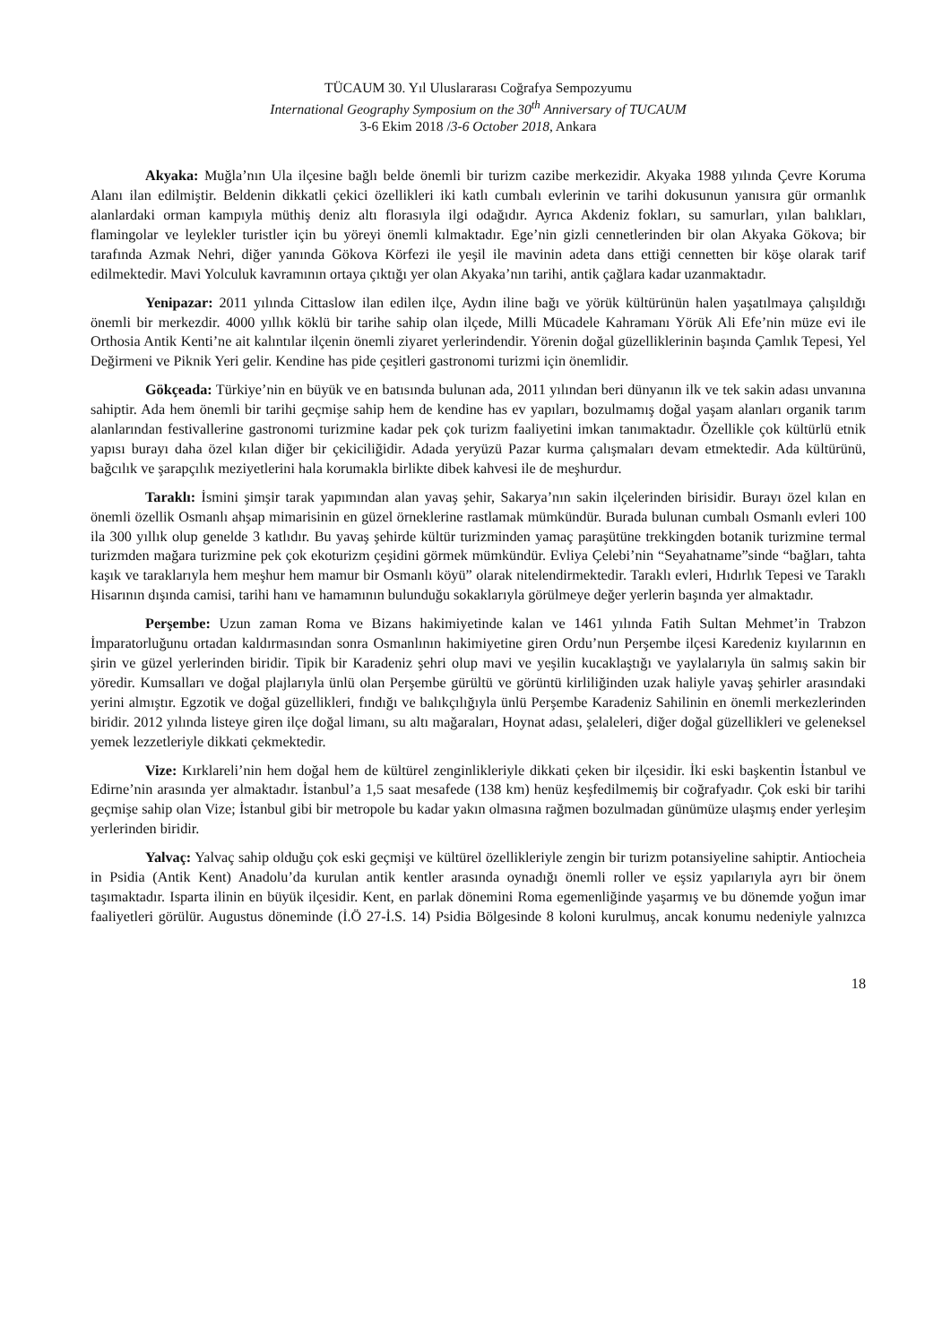TÜCAUM 30. Yıl Uluslararası Coğrafya Sempozyumu
International Geography Symposium on the 30<sup>th</sup> Anniversary of TUCAUM
3-6 Ekim 2018 /3-6 October 2018, Ankara
Akyaka: Muğla’nın Ula ilçesine bağlı belde önemli bir turizm cazibe merkezidir. Akyaka 1988 yılında Çevre Koruma Alanı ilan edilmiştir. Beldenin dikkatli çekici özellikleri iki katlı cumbalı evlerinin ve tarihi dokusunun yanısıra gür ormanlık alanlardaki orman kampıyla müthiş deniz altı florasıyla ilgi odağıdır. Ayrıca Akdeniz fokları, su samurları, yılan balıkları, flamingolar ve leylekler turistler için bu yöreyi önemli kılmaktadır. Ege’nin gizli cennetlerinden bir olan Akyaka Gökova; bir tarafında Azmak Nehri, diğer yanında Gökova Körfezi ile yeşil ile mavinin adeta dans ettiği cennetten bir köşe olarak tarif edilmektedir. Mavi Yolculuk kavramının ortaya çıktığı yer olan Akyaka’nın tarihi, antik çağlara kadar uzanmaktadır.
Yenipazar: 2011 yılında Cittaslow ilan edilen ilçe, Aydın iline bağı ve yörük kültürünün halen yaşatılmaya çalışıldığı önemli bir merkezdir. 4000 yıllık köklü bir tarihe sahip olan ilçede, Milli Mücadele Kahramanı Yörük Ali Efe’nin müze evi ile Orthosia Antik Kenti’ne ait kalıntılar ilçenin önemli ziyaret yerlerindendir. Yörenin doğal güzelliklerinin başında Çamlık Tepesi, Yel Değirmeni ve Piknik Yeri gelir. Kendine has pide çeşitleri gastronomi turizmi için önemlidir.
Gökçeada: Türkiye’nin en büyük ve en batısında bulunan ada, 2011 yılından beri dünyanın ilk ve tek sakin adası unvanına sahiptir. Ada hem önemli bir tarihi geçmişe sahip hem de kendine has ev yapıları, bozulmamış doğal yaşam alanları organik tarım alanlarından festivallerine gastronomi turizmine kadar pek çok turizm faaliyetini imkan tanımaktadır. Özellikle çok kültürlü etnik yapısı burayı daha özel kılan diğer bir çekiciliğidir. Adada yeryüzü Pazar kurma çalışmaları devam etmektedir. Ada kültürünü, bağcılık ve şarapçılık meziyetlerini hala korumakla birlikte dibek kahvesi ile de meşhurdur.
Taraklı: İsmini şimşir tarak yapımından alan yavaş şehir, Sakarya’nın sakin ilçelerinden birisidir. Burayı özel kılan en önemli özellik Osmanlı ahşap mimarisinin en güzel örneklerine rastlamak mümkündür. Burada bulunan cumbalı Osmanlı evleri 100 ila 300 yıllık olup genelde 3 katlıdır. Bu yavaş şehirde kültür turizminden yamaç paraşütüne trekkingden botanik turizmine termal turizmden mağara turizmine pek çok ekoturizm çeşidini görmek mümkündür. Evliya Çelebi’nin “Seyahatname”sinde “bağları, tahta kaşık ve taraklarıyla hem meşhur hem mamur bir Osmanlı köyü” olarak nitelendirmektedir. Taraklı evleri, Hıdırlık Tepesi ve Taraklı Hisarının dışında camisi, tarihi hanı ve hamamının bulunduğu sokaklarıyla görülmeye değer yerlerin başında yer almaktadır.
Perşembe: Uzun zaman Roma ve Bizans hakimiyetinde kalan ve 1461 yılında Fatih Sultan Mehmet’in Trabzon İmparatorluğunu ortadan kaldırmasından sonra Osmanlının hakimiyetine giren Ordu’nun Perşembe ilçesi Karedeniz kıyılarının en şirin ve güzel yerlerinden biridir. Tipik bir Karadeniz şehri olup mavi ve yeşilin kucaklaştığı ve yaylalarıyla ün salmış sakin bir yöredir. Kumsalları ve doğal plajlarıyla ünlü olan Perşembe gürültü ve görüntü kirliliğinden uzak haliyle yavaş şehirler arasındaki yerini almıştır. Egzotik ve doğal güzellikleri, fındığı ve balıkçılığıyla ünlü Perşembe Karadeniz Sahilinin en önemli merkezlerinden biridir. 2012 yılında listeye giren ilçe doğal limanı, su altı mağaraları, Hoynat adası, şelaleleri, diğer doğal güzellikleri ve geleneksel yemek lezzetleriyle dikkati çekmektedir.
Vize: Kırklareli’nin hem doğal hem de kültürel zenginlikleriyle dikkati çeken bir ilçesidir. İki eski başkentin İstanbul ve Edirne’nin arasında yer almaktadır. İstanbul’a 1,5 saat mesafede (138 km) henüz keşfedilmemiş bir coğrafyadır. Çok eski bir tarihi geçmişe sahip olan Vize; İstanbul gibi bir metropole bu kadar yakın olmasına rağmen bozulmadan günümüze ulaşmış ender yerleşim yerlerinden biridir.
Yalvaç: Yalvaç sahip olduğu çok eski geçmişi ve kültürel özellikleriyle zengin bir turizm potansiyeline sahiptir. Antiocheia in Psidia (Antik Kent) Anadolu’da kurulan antik kentler arasında oynadığı önemli roller ve eşsiz yapılarıyla ayrı bir önem taşımaktadır. Isparta ilinin en büyük ilçesidir. Kent, en parlak dönemini Roma egemenliğinde yaşarmış ve bu dönemde yoğun imar faaliyetleri görülür. Augustus döneminde (İ.Ö 27-İ.S. 14) Psidia Bölgesinde 8 koloni kurulmuş, ancak konumu nedeniyle yalnızca
18